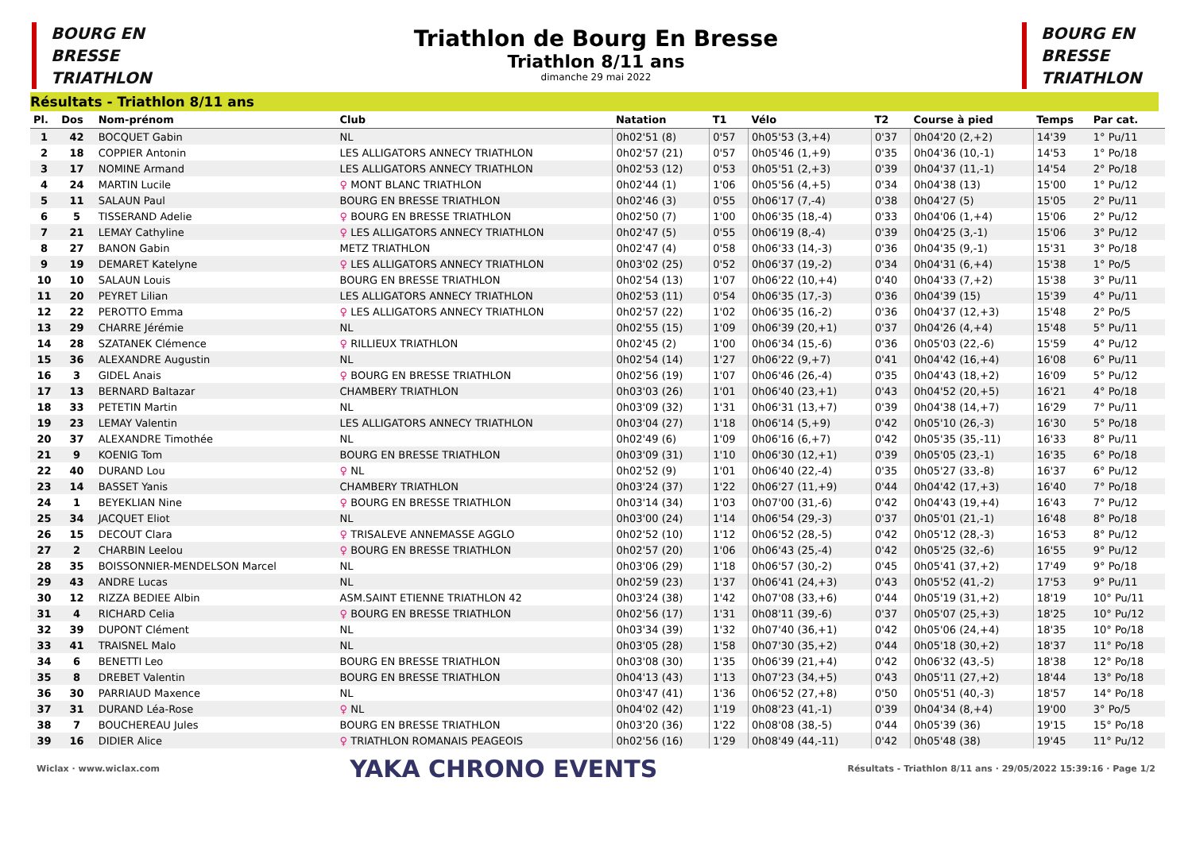BOURG EN
BRESSE
TRIATHLON
Triathlon de Bourg En Bresse
Triathlon 8/11 ans
dimanche 29 mai 2022
BOURG EN
BRESSE
TRIATHLON
Résultats - Triathlon 8/11 ans
| Pl. | Dos | Nom-prénom | Club | Natation | T1 | Vélo | T2 | Course à pied | Temps | Par cat. |
| --- | --- | --- | --- | --- | --- | --- | --- | --- | --- | --- |
| 1 | 42 | BOCQUET Gabin | NL | 0h02'51 (8) | 0'57 | 0h05'53 (3,+4) | 0'37 | 0h04'20 (2,+2) | 14'39 | 1° Pu/11 |
| 2 | 18 | COPPIER Antonin | LES ALLIGATORS ANNECY TRIATHLON | 0h02'57 (21) | 0'57 | 0h05'46 (1,+9) | 0'35 | 0h04'36 (10,-1) | 14'53 | 1° Po/18 |
| 3 | 17 | NOMINE Armand | LES ALLIGATORS ANNECY TRIATHLON | 0h02'53 (12) | 0'53 | 0h05'51 (2,+3) | 0'39 | 0h04'37 (11,-1) | 14'54 | 2° Po/18 |
| 4 | 24 | MARTIN Lucile | ♀ MONT BLANC TRIATHLON | 0h02'44 (1) | 1'06 | 0h05'56 (4,+5) | 0'34 | 0h04'38 (13) | 15'00 | 1° Pu/12 |
| 5 | 11 | SALAUN Paul | BOURG EN BRESSE TRIATHLON | 0h02'46 (3) | 0'55 | 0h06'17 (7,-4) | 0'38 | 0h04'27 (5) | 15'05 | 2° Pu/11 |
| 6 | 5 | TISSERAND Adelie | ♀ BOURG EN BRESSE TRIATHLON | 0h02'50 (7) | 1'00 | 0h06'35 (18,-4) | 0'33 | 0h04'06 (1,+4) | 15'06 | 2° Pu/12 |
| 7 | 21 | LEMAY Cathyline | ♀ LES ALLIGATORS ANNECY TRIATHLON | 0h02'47 (5) | 0'55 | 0h06'19 (8,-4) | 0'39 | 0h04'25 (3,-1) | 15'06 | 3° Pu/12 |
| 8 | 27 | BANON Gabin | METZ TRIATHLON | 0h02'47 (4) | 0'58 | 0h06'33 (14,-3) | 0'36 | 0h04'35 (9,-1) | 15'31 | 3° Po/18 |
| 9 | 19 | DEMARET Katelyne | ♀ LES ALLIGATORS ANNECY TRIATHLON | 0h03'02 (25) | 0'52 | 0h06'37 (19,-2) | 0'34 | 0h04'31 (6,+4) | 15'38 | 1° Po/5 |
| 10 | 10 | SALAUN Louis | BOURG EN BRESSE TRIATHLON | 0h02'54 (13) | 1'07 | 0h06'22 (10,+4) | 0'40 | 0h04'33 (7,+2) | 15'38 | 3° Pu/11 |
| 11 | 20 | PEYRET Lilian | LES ALLIGATORS ANNECY TRIATHLON | 0h02'53 (11) | 0'54 | 0h06'35 (17,-3) | 0'36 | 0h04'39 (15) | 15'39 | 4° Pu/11 |
| 12 | 22 | PEROTTO Emma | ♀ LES ALLIGATORS ANNECY TRIATHLON | 0h02'57 (22) | 1'02 | 0h06'35 (16,-2) | 0'36 | 0h04'37 (12,+3) | 15'48 | 2° Po/5 |
| 13 | 29 | CHARRE Jérémie | NL | 0h02'55 (15) | 1'09 | 0h06'39 (20,+1) | 0'37 | 0h04'26 (4,+4) | 15'48 | 5° Pu/11 |
| 14 | 28 | SZATANEK Clémence | ♀ RILLIEUX TRIATHLON | 0h02'45 (2) | 1'00 | 0h06'34 (15,-6) | 0'36 | 0h05'03 (22,-6) | 15'59 | 4° Pu/12 |
| 15 | 36 | ALEXANDRE Augustin | NL | 0h02'54 (14) | 1'27 | 0h06'22 (9,+7) | 0'41 | 0h04'42 (16,+4) | 16'08 | 6° Pu/11 |
| 16 | 3 | GIDEL Anais | ♀ BOURG EN BRESSE TRIATHLON | 0h02'56 (19) | 1'07 | 0h06'46 (26,-4) | 0'35 | 0h04'43 (18,+2) | 16'09 | 5° Pu/12 |
| 17 | 13 | BERNARD Baltazar | CHAMBERY TRIATHLON | 0h03'03 (26) | 1'01 | 0h06'40 (23,+1) | 0'43 | 0h04'52 (20,+5) | 16'21 | 4° Po/18 |
| 18 | 33 | PETETIN Martin | NL | 0h03'09 (32) | 1'31 | 0h06'31 (13,+7) | 0'39 | 0h04'38 (14,+7) | 16'29 | 7° Pu/11 |
| 19 | 23 | LEMAY Valentin | LES ALLIGATORS ANNECY TRIATHLON | 0h03'04 (27) | 1'18 | 0h06'14 (5,+9) | 0'42 | 0h05'10 (26,-3) | 16'30 | 5° Po/18 |
| 20 | 37 | ALEXANDRE Timothée | NL | 0h02'49 (6) | 1'09 | 0h06'16 (6,+7) | 0'42 | 0h05'35 (35,-11) | 16'33 | 8° Pu/11 |
| 21 | 9 | KOENIG Tom | BOURG EN BRESSE TRIATHLON | 0h03'09 (31) | 1'10 | 0h06'30 (12,+1) | 0'39 | 0h05'05 (23,-1) | 16'35 | 6° Po/18 |
| 22 | 40 | DURAND Lou | ♀ NL | 0h02'52 (9) | 1'01 | 0h06'40 (22,-4) | 0'35 | 0h05'27 (33,-8) | 16'37 | 6° Pu/12 |
| 23 | 14 | BASSET Yanis | CHAMBERY TRIATHLON | 0h03'24 (37) | 1'22 | 0h06'27 (11,+9) | 0'44 | 0h04'42 (17,+3) | 16'40 | 7° Po/18 |
| 24 | 1 | BEYEKLIAN Nine | ♀ BOURG EN BRESSE TRIATHLON | 0h03'14 (34) | 1'03 | 0h07'00 (31,-6) | 0'42 | 0h04'43 (19,+4) | 16'43 | 7° Pu/12 |
| 25 | 34 | JACQUET Eliot | NL | 0h03'00 (24) | 1'14 | 0h06'54 (29,-3) | 0'37 | 0h05'01 (21,-1) | 16'48 | 8° Po/18 |
| 26 | 15 | DECOUT Clara | ♀ TRISALEVE ANNEMASSE AGGLO | 0h02'52 (10) | 1'12 | 0h06'52 (28,-5) | 0'42 | 0h05'12 (28,-3) | 16'53 | 8° Pu/12 |
| 27 | 2 | CHARBIN Leelou | ♀ BOURG EN BRESSE TRIATHLON | 0h02'57 (20) | 1'06 | 0h06'43 (25,-4) | 0'42 | 0h05'25 (32,-6) | 16'55 | 9° Pu/12 |
| 28 | 35 | BOISSONNIER-MENDELSON Marcel | NL | 0h03'06 (29) | 1'18 | 0h06'57 (30,-2) | 0'45 | 0h05'41 (37,+2) | 17'49 | 9° Po/18 |
| 29 | 43 | ANDRE Lucas | NL | 0h02'59 (23) | 1'37 | 0h06'41 (24,+3) | 0'43 | 0h05'52 (41,-2) | 17'53 | 9° Pu/11 |
| 30 | 12 | RIZZA BEDIEE Albin | ASM.SAINT ETIENNE TRIATHLON 42 | 0h03'24 (38) | 1'42 | 0h07'08 (33,+6) | 0'44 | 0h05'19 (31,+2) | 18'19 | 10° Pu/11 |
| 31 | 4 | RICHARD Celia | ♀ BOURG EN BRESSE TRIATHLON | 0h02'56 (17) | 1'31 | 0h08'11 (39,-6) | 0'37 | 0h05'07 (25,+3) | 18'25 | 10° Pu/12 |
| 32 | 39 | DUPONT Clément | NL | 0h03'34 (39) | 1'32 | 0h07'40 (36,+1) | 0'42 | 0h05'06 (24,+4) | 18'35 | 10° Po/18 |
| 33 | 41 | TRAISNEL Malo | NL | 0h03'05 (28) | 1'58 | 0h07'30 (35,+2) | 0'44 | 0h05'18 (30,+2) | 18'37 | 11° Po/18 |
| 34 | 6 | BENETTI Leo | BOURG EN BRESSE TRIATHLON | 0h03'08 (30) | 1'35 | 0h06'39 (21,+4) | 0'42 | 0h06'32 (43,-5) | 18'38 | 12° Po/18 |
| 35 | 8 | DREBET Valentin | BOURG EN BRESSE TRIATHLON | 0h04'13 (43) | 1'13 | 0h07'23 (34,+5) | 0'43 | 0h05'11 (27,+2) | 18'44 | 13° Po/18 |
| 36 | 30 | PARRIAUD Maxence | NL | 0h03'47 (41) | 1'36 | 0h06'52 (27,+8) | 0'50 | 0h05'51 (40,-3) | 18'57 | 14° Po/18 |
| 37 | 31 | DURAND Léa-Rose | ♀ NL | 0h04'02 (42) | 1'19 | 0h08'23 (41,-1) | 0'39 | 0h04'34 (8,+4) | 19'00 | 3° Po/5 |
| 38 | 7 | BOUCHEREAU Jules | BOURG EN BRESSE TRIATHLON | 0h03'20 (36) | 1'22 | 0h08'08 (38,-5) | 0'44 | 0h05'39 (36) | 19'15 | 15° Po/18 |
| 39 | 16 | DIDIER Alice | ♀ TRIATHLON ROMANAIS PEAGEOIS | 0h02'56 (16) | 1'29 | 0h08'49 (44,-11) | 0'42 | 0h05'48 (38) | 19'45 | 11° Pu/12 |
Wiclax · www.wiclax.com YAKA CHRONO EVENTS Résultats - Triathlon 8/11 ans · 29/05/2022 15:39:16 · Page 1/2